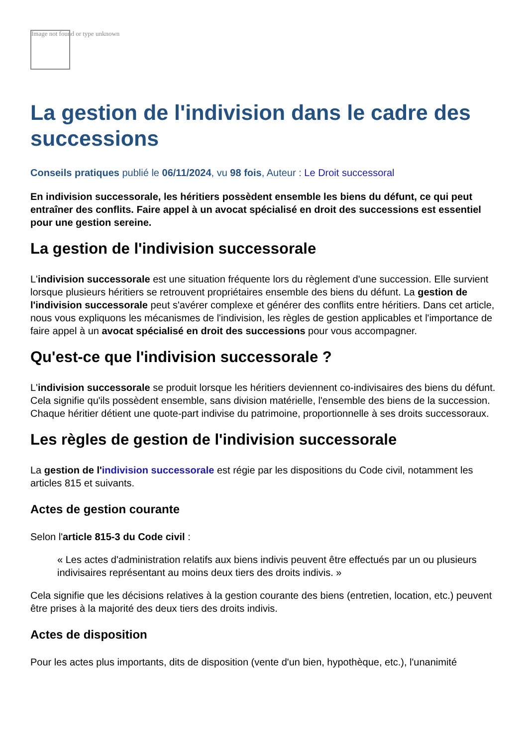Image not found or type unknown
La gestion de l'indivision dans le cadre des successions
Conseils pratiques publié le 06/11/2024, vu 98 fois, Auteur : Le Droit successoral
En indivision successorale, les héritiers possèdent ensemble les biens du défunt, ce qui peut entraîner des conflits. Faire appel à un avocat spécialisé en droit des successions est essentiel pour une gestion sereine.
La gestion de l'indivision successorale
L'indivision successorale est une situation fréquente lors du règlement d'une succession. Elle survient lorsque plusieurs héritiers se retrouvent propriétaires ensemble des biens du défunt. La gestion de l'indivision successorale peut s'avérer complexe et générer des conflits entre héritiers. Dans cet article, nous vous expliquons les mécanismes de l'indivision, les règles de gestion applicables et l'importance de faire appel à un avocat spécialisé en droit des successions pour vous accompagner.
Qu'est-ce que l'indivision successorale ?
L'indivision successorale se produit lorsque les héritiers deviennent co-indivisaires des biens du défunt. Cela signifie qu'ils possèdent ensemble, sans division matérielle, l'ensemble des biens de la succession. Chaque héritier détient une quote-part indivise du patrimoine, proportionnelle à ses droits successoraux.
Les règles de gestion de l'indivision successorale
La gestion de l'indivision successorale est régie par les dispositions du Code civil, notamment les articles 815 et suivants.
Actes de gestion courante
Selon l'article 815-3 du Code civil :
« Les actes d'administration relatifs aux biens indivis peuvent être effectués par un ou plusieurs indivisaires représentant au moins deux tiers des droits indivis. »
Cela signifie que les décisions relatives à la gestion courante des biens (entretien, location, etc.) peuvent être prises à la majorité des deux tiers des droits indivis.
Actes de disposition
Pour les actes plus importants, dits de disposition (vente d'un bien, hypothèque, etc.), l'unanimité